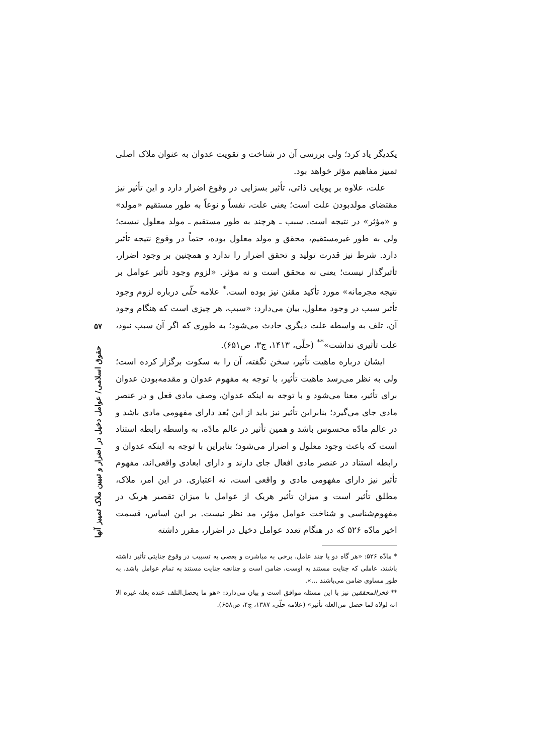یکدیگر یاد کرد؛ ولی بررسی آن در شناخت و تقویت عدوان به عنوان ملاک اصلی تمییز مفاهیم مؤثر خواهد بود.
علت، علاوه بر پویایی ذاتی، تأثیر بسزایی در وقوع اضرار دارد و این تأثیر نیز مقتضای مولدبودن علت است؛ یعنی علت، نفساً و نوعاً به طور مستقیم «مولد» و «مؤثر» در نتیجه است. سبب ـ هرچند به طور مستقیم ـ مولد معلول نیست؛ ولی به طور غیرمستقیم، محقق و مولد معلول بوده، حتماً در وقوع نتیجه تأثیر دارد. شرط نیز قدرت تولید و تحقق اضرار را ندارد و همچنین بر وجود اضرار، تأثیرگذار نیست؛ یعنی نه محقق است و نه مؤثر. «لزوم وجود تأثیر عوامل بر نتیجه مجرمانه» مورد تأکید مقنن نیز بوده است.<sup>*</sup> علامه حلّی درباره لزوم وجود تأثیر سبب در وجود معلول، بیان می‌دارد: «سبب، هر چیزی است که هنگام وجود آن، تلف به واسطه علت دیگری حادث می‌شود؛ به طوری که اگر آن سبب نبود، علت تأثیری نداشت»<sup>**</sup> (حلّی، ۱۴۱۳، ج۳، ص۶۵۱).
ایشان درباره ماهیت تأثیر، سخن نگفته، آن را به سکوت برگزار کرده است؛ ولی به نظر می‌رسد ماهیت تأثیر، با توجه به مفهوم عدوان و مقدمه‌بودن عدوان برای تأثیر، معنا می‌شود و با توجه به اینکه عدوان، وصف مادی فعل و در عنصر مادی جای می‌گیرد؛ بنابراین تأثیر نیز باید از این بُعد دارای مفهومی مادی باشد و در عالم مادّه محسوس باشد و همین تأثیر در عالم مادّه، به واسطه رابطه استناد است که باعث وجود معلول و اضرار می‌شود؛ بنابراین با توجه به اینکه عدوان و رابطه استناد در عنصر مادی افعال جای دارند و دارای ابعادی واقعی‌اند، مفهوم تأثیر نیز دارای مفهومی مادی و واقعی است، نه اعتباری. در این امر، ملاک، مطلق تأثیر است و میزان تأثیر هریک از عوامل یا میزان تقصیر هریک در مفهوم‌شناسی و شناخت عوامل مؤثر، مد نظر نیست. بر این اساس، قسمت اخیر مادّه ۵۲۶ که در هنگام تعدد عوامل دخیل در اضرار، مقرر داشته
* مادّه ۵۲۶: «هر گاه دو یا چند عامل، برخی به مباشرت و بعضی به تسبیب در وقوع جنایتی تأثیر داشته باشند، عاملی که جنایت مستند به اوست، ضامن است و چنانچه جنایت مستند به تمام عوامل باشد، به طور مساوی ضامن می‌باشند ...».
** فخرالمحققین نیز با این مسئله موافق است و بیان می‌دارد: «هو ما یحصل‌التلف عنده بعله غیره الا انه لولاه لما حصل من‌العله تأثیر» (علامه حلّی، ۱۳۸۷، ج۴، ص۶۵۸).
۵۷
حقوق اسلامی/ عوامل دخیل در اضرار و تبیین ملاک تمییز آنها